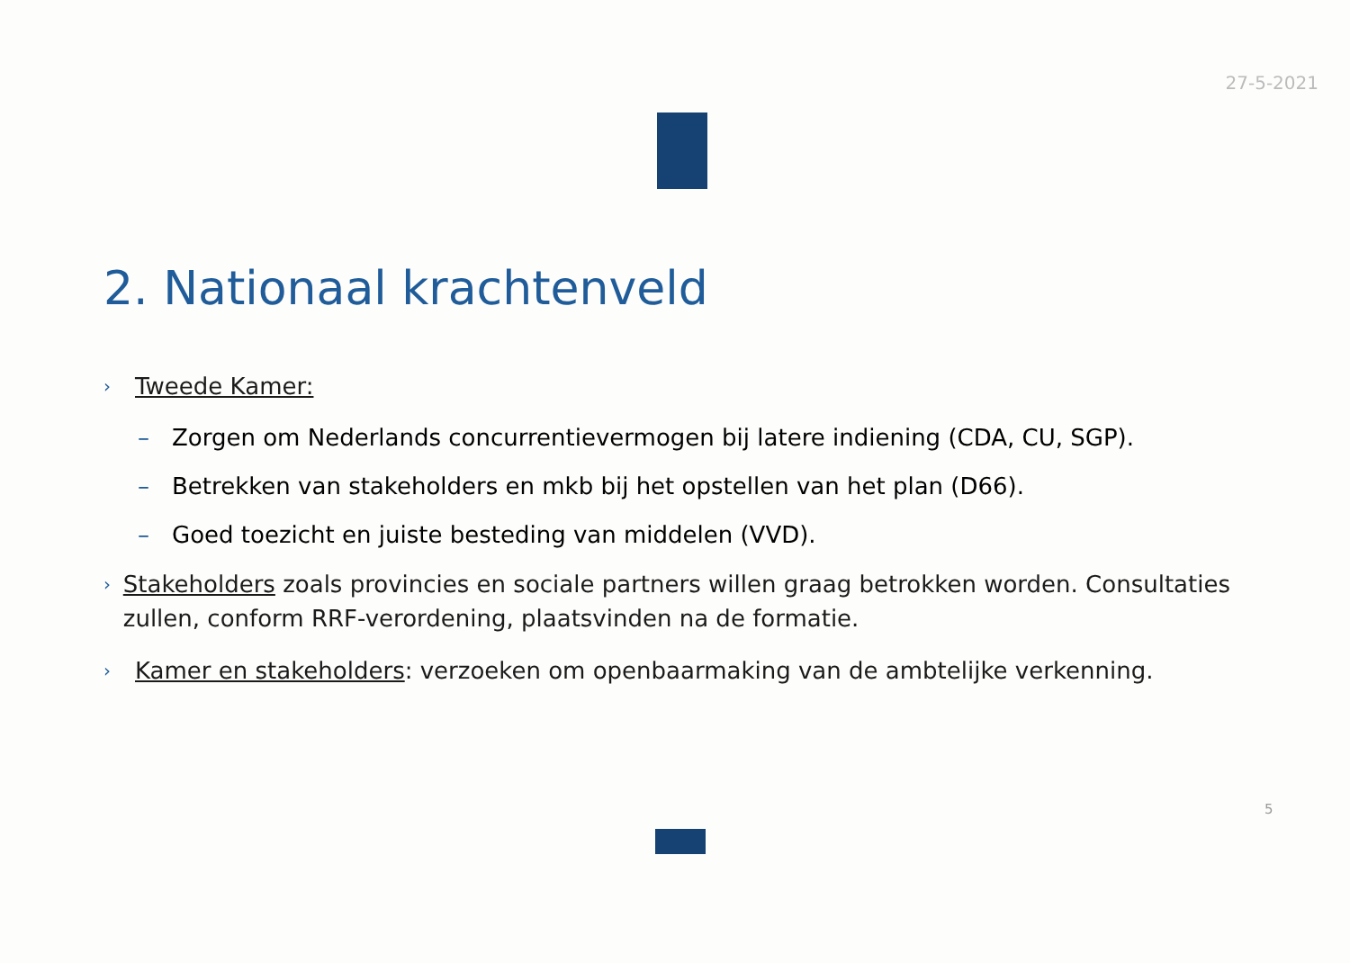27-5-2021
2. Nationaal krachtenveld
› Tweede Kamer:
– Zorgen om Nederlands concurrentievermogen bij latere indiening (CDA, CU, SGP).
– Betrekken van stakeholders en mkb bij het opstellen van het plan (D66).
– Goed toezicht en juiste besteding van middelen (VVD).
› Stakeholders zoals provincies en sociale partners willen graag betrokken worden. Consultaties zullen, conform RRF-verordening, plaatsvinden na de formatie.
› Kamer en stakeholders: verzoeken om openbaarmaking van de ambtelijke verkenning.
5